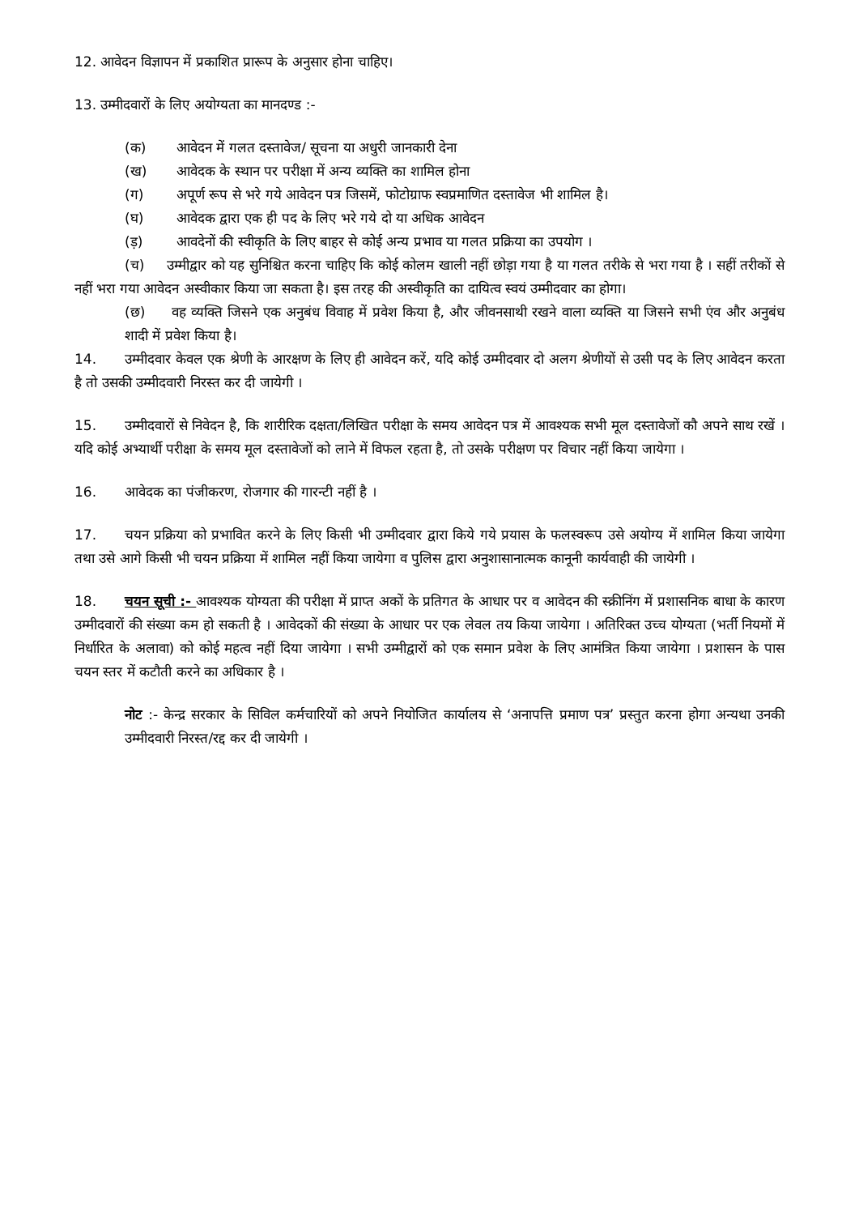12. आवेदन विज्ञापन में प्रकाशित प्रारूप के अनुसार होना चाहिए।
13. उम्मीदवारों के लिए अयोग्यता का मानदण्ड :-
(क) आवेदन में गलत दस्तावेज/ सूचना या अधुरी जानकारी देना
(ख) आवेदक के स्थान पर परीक्षा में अन्य व्यक्ति का शामिल होना
(ग) अपूर्ण रूप से भरे गये आवेदन पत्र जिसमें, फोटोग्राफ स्वप्रमाणित दस्तावेज भी शामिल है।
(घ) आवेदक द्वारा एक ही पद के लिए भरे गये दो या अधिक आवेदन
(ड़) आवदेनों की स्वीकृति के लिए बाहर से कोई अन्य प्रभाव या गलत प्रक्रिया का उपयोग ।
(च) उम्मीद्वार को यह सुनिश्चित करना चाहिए कि कोई कोलम खाली नहीं छोड़ा गया है या गलत तरीके से भरा गया है । सहीं तरीकों से नहीं भरा गया आवेदन अस्वीकार किया जा सकता है। इस तरह की अस्वीकृति का दायित्व स्वयं उम्मीदवार का होगा।
(छ) वह व्यक्ति जिसने एक अनुबंध विवाह में प्रवेश किया है, और जीवनसाथी रखने वाला व्यक्ति या जिसने सभी एंव और अनुबंध शादी में प्रवेश किया है।
14. उम्मीदवार केवल एक श्रेणी के आरक्षण के लिए ही आवेदन करें, यदि कोई उम्मीदवार दो अलग श्रेणीयों से उसी पद के लिए आवेदन करता है तो उसकी उम्मीदवारी निरस्त कर दी जायेगी ।
15. उम्मीदवारों से निवेदन है, कि शारीरिक दक्षता/लिखित परीक्षा के समय आवेदन पत्र में आवश्यक सभी मूल दस्तावेजों कौ अपने साथ रखें । यदि कोई अभ्यार्थी परीक्षा के समय मूल दस्तावेजों को लाने में विफल रहता है, तो उसके परीक्षण पर विचार नहीं किया जायेगा ।
16. आवेदक का पंजीकरण, रोजगार की गारन्टी नहीं है ।
17. चयन प्रक्रिया को प्रभावित करने के लिए किसी भी उम्मीदवार द्वारा किये गये प्रयास के फलस्वरूप उसे अयोग्य में शामिल किया जायेगा तथा उसे आगे किसी भी चयन प्रक्रिया में शामिल नहीं किया जायेगा व पुलिस द्वारा अनुशासानात्मक कानूनी कार्यवाही की जायेगी ।
18. चयन सूची :- आवश्यक योग्यता की परीक्षा में प्राप्त अकों के प्रतिगत के आधार पर व आवेदन की स्क्रीनिंग में प्रशासनिक बाधा के कारण उम्मीदवारों की संख्या कम हो सकती है । आवेदकों की संख्या के आधार पर एक लेवल तय किया जायेगा । अतिरिक्त उच्च योग्यता (भर्ती नियमों में निर्धारित के अलावा) को कोई महत्व नहीं दिया जायेगा । सभी उम्मीद्वारों को एक समान प्रवेश के लिए आमंत्रित किया जायेगा । प्रशासन के पास चयन स्तर में कटौती करने का अधिकार है ।
नोट :- केन्द्र सरकार के सिविल कर्मचारियों को अपने नियोजित कार्यालय से ‘अनापत्ति प्रमाण पत्र’ प्रस्तुत करना होगा अन्यथा उनकी उम्मीदवारी निरस्त/रद्द कर दी जायेगी ।